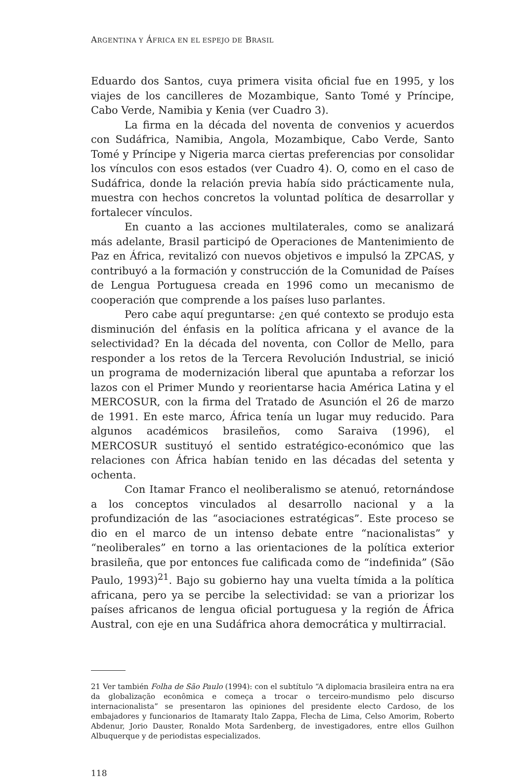ARGENTINA Y ÁFRICA EN EL ESPEJO DE BRASIL
Eduardo dos Santos, cuya primera visita oficial fue en 1995, y los viajes de los cancilleres de Mozambique, Santo Tomé y Príncipe, Cabo Verde, Namibia y Kenia (ver Cuadro 3).
La firma en la década del noventa de convenios y acuerdos con Sudáfrica, Namibia, Angola, Mozambique, Cabo Verde, Santo Tomé y Príncipe y Nigeria marca ciertas preferencias por consolidar los vínculos con esos estados (ver Cuadro 4). O, como en el caso de Sudáfrica, donde la relación previa había sido prácticamente nula, muestra con hechos concretos la voluntad política de desarrollar y fortalecer vínculos.
En cuanto a las acciones multilaterales, como se analizará más adelante, Brasil participó de Operaciones de Mantenimiento de Paz en África, revitalizó con nuevos objetivos e impulsó la ZPCAS, y contribuyó a la formación y construcción de la Comunidad de Países de Lengua Portuguesa creada en 1996 como un mecanismo de cooperación que comprende a los países luso parlantes.
Pero cabe aquí preguntarse: ¿en qué contexto se produjo esta disminución del énfasis en la política africana y el avance de la selectividad? En la década del noventa, con Collor de Mello, para responder a los retos de la Tercera Revolución Industrial, se inició un programa de modernización liberal que apuntaba a reforzar los lazos con el Primer Mundo y reorientarse hacia América Latina y el MERCOSUR, con la firma del Tratado de Asunción el 26 de marzo de 1991. En este marco, África tenía un lugar muy reducido. Para algunos académicos brasileños, como Saraiva (1996), el MERCOSUR sustituyó el sentido estratégico-económico que las relaciones con África habían tenido en las décadas del setenta y ochenta.
Con Itamar Franco el neoliberalismo se atenuó, retornándose a los conceptos vinculados al desarrollo nacional y a la profundización de las “asociaciones estratégicas”. Este proceso se dio en el marco de un intenso debate entre “nacionalistas” y “neoliberales” en torno a las orientaciones de la política exterior brasileña, que por entonces fue calificada como de “indefinida” (São Paulo, 1993)<sup>21</sup>. Bajo su gobierno hay una vuelta tímida a la política africana, pero ya se percibe la selectividad: se van a priorizar los países africanos de lengua oficial portuguesa y la región de África Austral, con eje en una Sudáfrica ahora democrática y multirracial.
21 Ver también Folha de São Paulo (1994): con el subtítulo “A diplomacia brasileira entra na era da globalização econômica e começa a trocar o terceiro-mundismo pelo discurso internacionalista” se presentaron las opiniones del presidente electo Cardoso, de los embajadores y funcionarios de Itamaraty Italo Zappa, Flecha de Lima, Celso Amorim, Roberto Abdenur, Jorio Dauster, Ronaldo Mota Sardenberg, de investigadores, entre ellos Guilhon Albuquerque y de periodistas especializados.
118